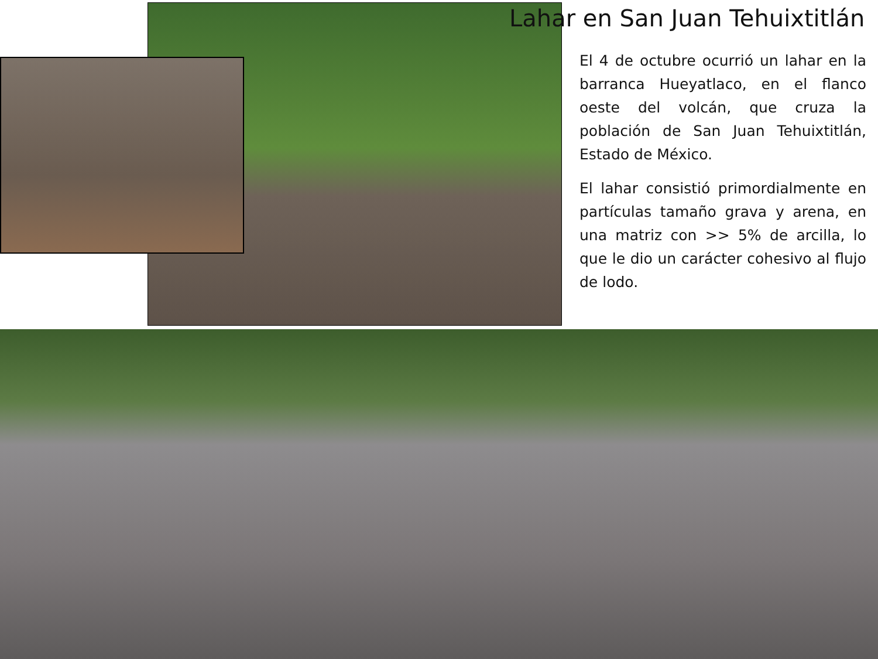Lahar en San Juan Tehuixtitlán
El 4 de octubre ocurrió un lahar en la barranca Hueyatlaco, en el flanco oeste del volcán, que cruza la población de San Juan Tehuixtitlán, Estado de México.
El lahar consistió primordialmente en partículas tamaño grava y arena, en una matriz con >> 5% de arcilla, lo que le dio un carácter cohesivo al flujo de lodo.